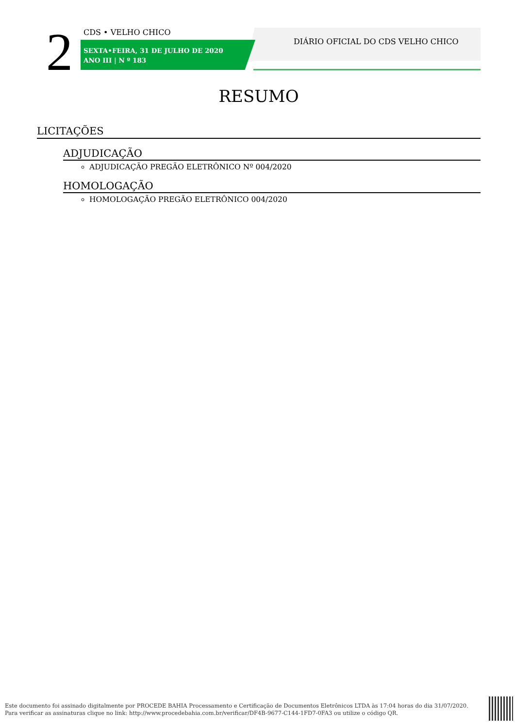2 CDS • VELHO CHICO
SEXTA•FEIRA, 31 DE JULHO DE 2020
ANO III | N º 183
DIÁRIO OFICIAL DO CDS VELHO CHICO
RESUMO
LICITAÇÕES
ADJUDICAÇÃO
ADJUDICAÇÃO PREGÃO ELETRÔNICO Nº 004/2020
HOMOLOGAÇÃO
HOMOLOGAÇÃO PREGÃO ELETRÔNICO 004/2020
Este documento foi assinado digitalmente por PROCEDE BAHIA Processamento e Certificação de Documentos Eletrônicos LTDA às 17:04 horas do dia 31/07/2020.
Para verificar as assinaturas clique no link: http://www.procedebahia.com.br/verificar/DF4B-9677-C144-1FD7-0FA3 ou utilize o código QR.